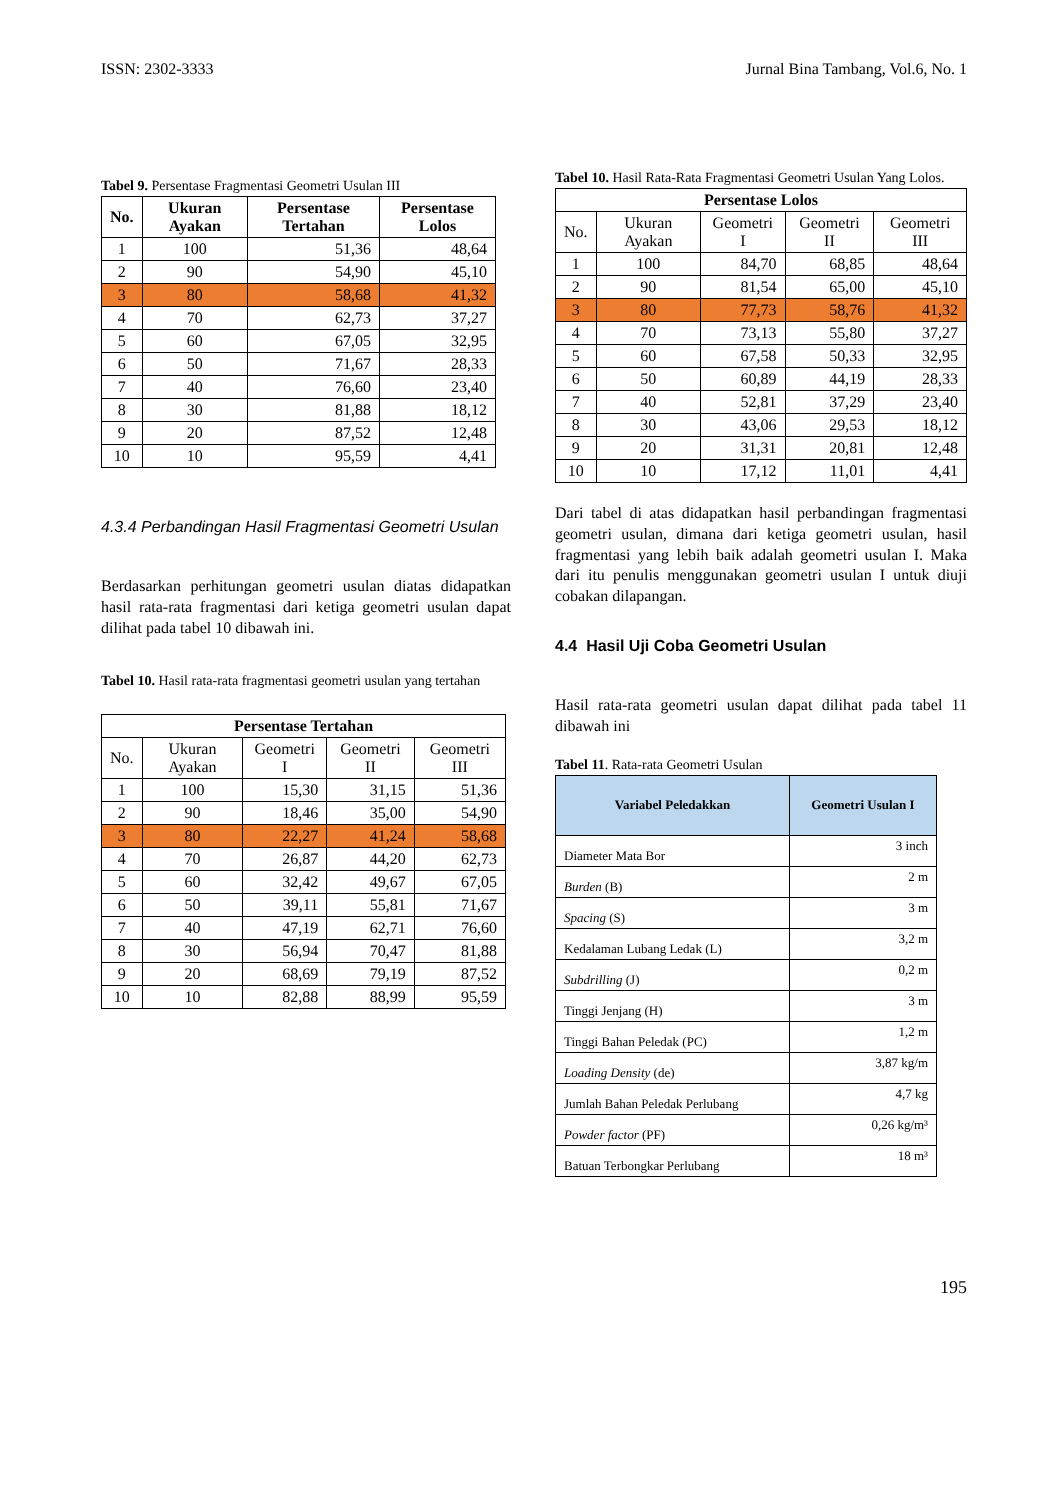ISSN: 2302-3333 Jurnal Bina Tambang, Vol.6, No. 1
Tabel 9. Persentase Fragmentasi Geometri Usulan III
| No. | Ukuran Ayakan | Persentase Tertahan | Persentase Lolos |
| --- | --- | --- | --- |
| 1 | 100 | 51,36 | 48,64 |
| 2 | 90 | 54,90 | 45,10 |
| 3 | 80 | 58,68 | 41,32 |
| 4 | 70 | 62,73 | 37,27 |
| 5 | 60 | 67,05 | 32,95 |
| 6 | 50 | 71,67 | 28,33 |
| 7 | 40 | 76,60 | 23,40 |
| 8 | 30 | 81,88 | 18,12 |
| 9 | 20 | 87,52 | 12,48 |
| 10 | 10 | 95,59 | 4,41 |
4.3.4 Perbandingan Hasil Fragmentasi Geometri Usulan
Berdasarkan perhitungan geometri usulan diatas didapatkan hasil rata-rata fragmentasi dari ketiga geometri usulan dapat dilihat pada tabel 10 dibawah ini.
Tabel 10. Hasil rata-rata fragmentasi geometri usulan yang tertahan
| Persentase Tertahan | | | | |
| --- | --- | --- | --- | --- |
| No. | Ukuran Ayakan | Geometri I | Geometri II | Geometri III |
| 1 | 100 | 15,30 | 31,15 | 51,36 |
| 2 | 90 | 18,46 | 35,00 | 54,90 |
| 3 | 80 | 22,27 | 41,24 | 58,68 |
| 4 | 70 | 26,87 | 44,20 | 62,73 |
| 5 | 60 | 32,42 | 49,67 | 67,05 |
| 6 | 50 | 39,11 | 55,81 | 71,67 |
| 7 | 40 | 47,19 | 62,71 | 76,60 |
| 8 | 30 | 56,94 | 70,47 | 81,88 |
| 9 | 20 | 68,69 | 79,19 | 87,52 |
| 10 | 10 | 82,88 | 88,99 | 95,59 |
Tabel 10. Hasil Rata-Rata Fragmentasi Geometri Usulan Yang Lolos.
| Persentase Lolos | | | | |
| --- | --- | --- | --- | --- |
| No. | Ukuran Ayakan | Geometri I | Geometri II | Geometri III |
| 1 | 100 | 84,70 | 68,85 | 48,64 |
| 2 | 90 | 81,54 | 65,00 | 45,10 |
| 3 | 80 | 77,73 | 58,76 | 41,32 |
| 4 | 70 | 73,13 | 55,80 | 37,27 |
| 5 | 60 | 67,58 | 50,33 | 32,95 |
| 6 | 50 | 60,89 | 44,19 | 28,33 |
| 7 | 40 | 52,81 | 37,29 | 23,40 |
| 8 | 30 | 43,06 | 29,53 | 18,12 |
| 9 | 20 | 31,31 | 20,81 | 12,48 |
| 10 | 10 | 17,12 | 11,01 | 4,41 |
Dari tabel di atas didapatkan hasil perbandingan fragmentasi geometri usulan, dimana dari ketiga geometri usulan, hasil fragmentasi yang lebih baik adalah geometri usulan I. Maka dari itu penulis menggunakan geometri usulan I untuk diuji cobakan dilapangan.
4.4 Hasil Uji Coba Geometri Usulan
Hasil rata-rata geometri usulan dapat dilihat pada tabel 11 dibawah ini
Tabel 11. Rata-rata Geometri Usulan
| Variabel Peledakkan | Geometri Usulan I |
| --- | --- |
| Diameter Mata Bor | 3 inch |
| Burden (B) | 2 m |
| Spacing (S) | 3 m |
| Kedalaman Lubang Ledak (L) | 3,2 m |
| Subdrilling (J) | 0,2 m |
| Tinggi Jenjang (H) | 3 m |
| Tinggi Bahan Peledak (PC) | 1,2 m |
| Loading Density (de) | 3,87 kg/m |
| Jumlah Bahan Peledak Perlubang | 4,7 kg |
| Powder factor (PF) | 0,26 kg/m³ |
| Batuan Terbongkar Perlubang | 18 m³ |
195